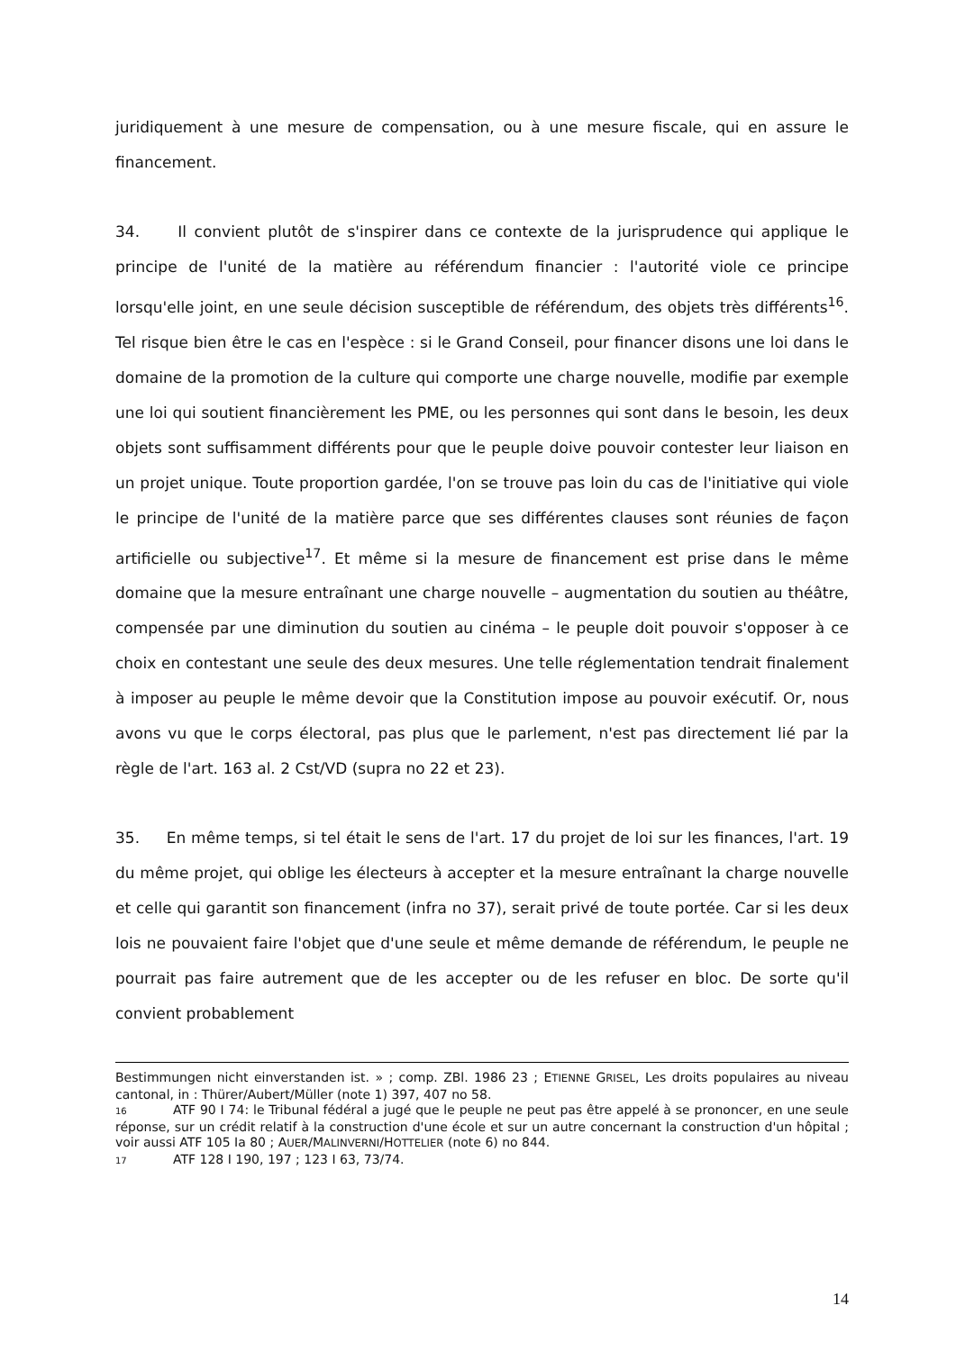juridiquement à une mesure de compensation, ou à une mesure fiscale, qui en assure le financement.
34. Il convient plutôt de s'inspirer dans ce contexte de la jurisprudence qui applique le principe de l'unité de la matière au référendum financier : l'autorité viole ce principe lorsqu'elle joint, en une seule décision susceptible de référendum, des objets très différents<sup>16</sup>. Tel risque bien être le cas en l'espèce : si le Grand Conseil, pour financer disons une loi dans le domaine de la promotion de la culture qui comporte une charge nouvelle, modifie par exemple une loi qui soutient financièrement les PME, ou les personnes qui sont dans le besoin, les deux objets sont suffisamment différents pour que le peuple doive pouvoir contester leur liaison en un projet unique. Toute proportion gardée, l'on se trouve pas loin du cas de l'initiative qui viole le principe de l'unité de la matière parce que ses différentes clauses sont réunies de façon artificielle ou subjective<sup>17</sup>. Et même si la mesure de financement est prise dans le même domaine que la mesure entraînant une charge nouvelle – augmentation du soutien au théâtre, compensée par une diminution du soutien au cinéma – le peuple doit pouvoir s'opposer à ce choix en contestant une seule des deux mesures. Une telle réglementation tendrait finalement à imposer au peuple le même devoir que la Constitution impose au pouvoir exécutif. Or, nous avons vu que le corps électoral, pas plus que le parlement, n'est pas directement lié par la règle de l'art. 163 al. 2 Cst/VD (supra no 22 et 23).
35. En même temps, si tel était le sens de l'art. 17 du projet de loi sur les finances, l'art. 19 du même projet, qui oblige les électeurs à accepter et la mesure entraînant la charge nouvelle et celle qui garantit son financement (infra no 37), serait privé de toute portée. Car si les deux lois ne pouvaient faire l'objet que d'une seule et même demande de référendum, le peuple ne pourrait pas faire autrement que de les accepter ou de les refuser en bloc. De sorte qu'il convient probablement
Bestimmungen nicht einverstanden ist. » ; comp. ZBl. 1986 23 ; ETIENNE GRISEL, Les droits populaires au niveau cantonal, in : Thürer/Aubert/Müller (note 1) 397, 407 no 58.
16 ATF 90 I 74: le Tribunal fédéral a jugé que le peuple ne peut pas être appelé à se prononcer, en une seule réponse, sur un crédit relatif à la construction d'une école et sur un autre concernant la construction d'un hôpital ; voir aussi ATF 105 Ia 80 ; AUER/MALINVERNI/HOTTELIER (note 6) no 844.
17 ATF 128 I 190, 197 ; 123 I 63, 73/74.
14